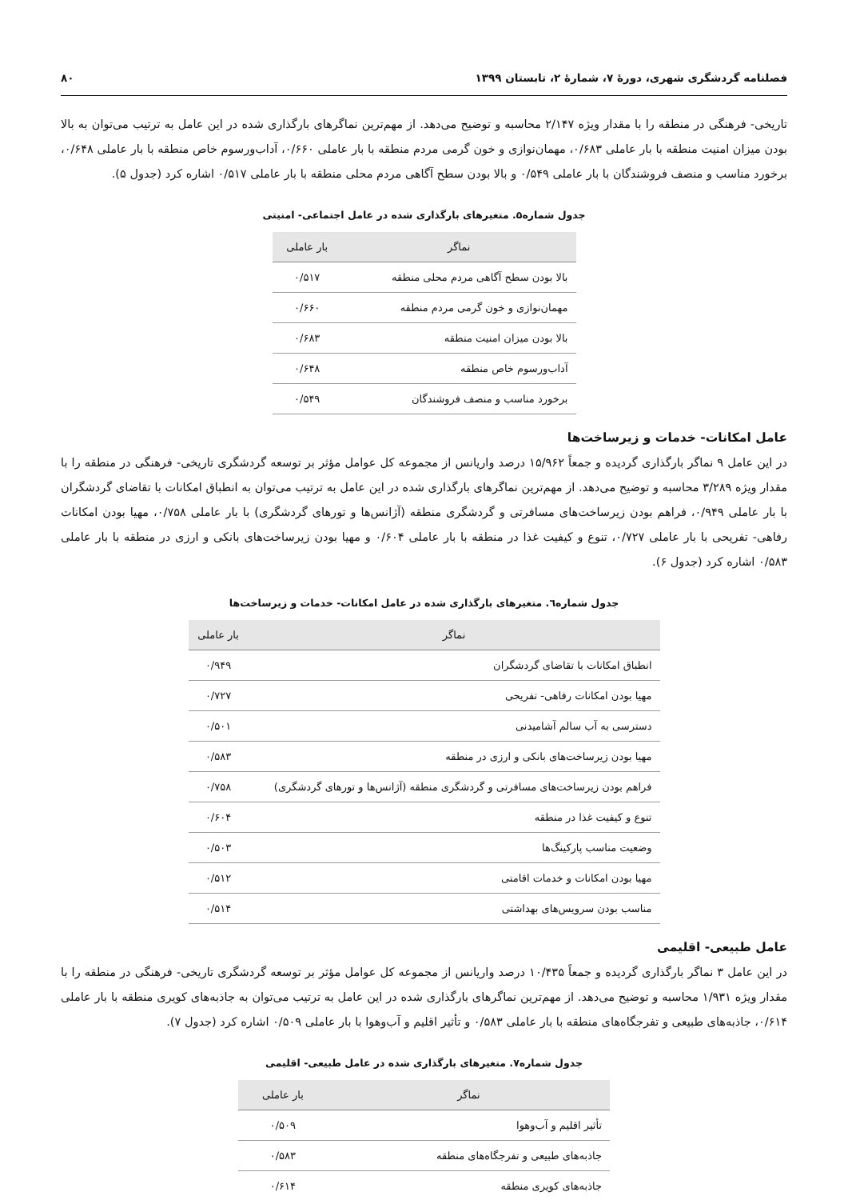فصلنامه گردشگری شهری، دورهٔ ۷، شمارهٔ ۲، تابستان ۱۳۹۹ ۸۰
تاریخی- فرهنگی در منطقه را با مقدار ویژه ۲/۱۴۷ محاسبه و توضیح می‌دهد. از مهم‌ترین نماگرهای بارگذاری شده در این عامل به ترتیب می‌توان به بالا بودن میزان امنیت منطقه با بار عاملی ۰/۶۸۳، مهمان‌نوازی و خون گرمی مردم منطقه با بار عاملی ۰/۶۶۰، آداب‌ورسوم خاص منطقه با بار عاملی ۰/۶۴۸، برخورد مناسب و منصف فروشندگان با بار عاملی ۰/۵۴۹ و بالا بودن سطح آگاهی مردم محلی منطقه با بار عاملی ۰/۵۱۷ اشاره کرد (جدول ۵).
جدول شماره۵. متغیرهای بارگذاری شده در عامل اجتماعی- امنیتی
| نماگر | بار عاملی |
| --- | --- |
| بالا بودن سطح آگاهی مردم محلی منطقه | ۰/۵۱۷ |
| مهمان‌نوازی و خون گرمی مردم منطقه | ۰/۶۶۰ |
| بالا بودن میزان امنیت منطقه | ۰/۶۸۳ |
| آداب‌ورسوم خاص منطقه | ۰/۶۴۸ |
| برخورد مناسب و منصف فروشندگان | ۰/۵۴۹ |
عامل امکانات- خدمات و زیرساخت‌ها
در این عامل ۹ نماگر بارگذاری گردیده و جمعاً ۱۵/۹۶۲ درصد واریانس از مجموعه کل عوامل مؤثر بر توسعه گردشگری تاریخی- فرهنگی در منطقه را با مقدار ویژه ۳/۲۸۹ محاسبه و توضیح می‌دهد. از مهم‌ترین نماگرهای بارگذاری شده در این عامل به ترتیب می‌توان به انطباق امکانات با تقاضای گردشگران با بار عاملی ۰/۹۴۹، فراهم بودن زیرساخت‌های مسافرتی و گردشگری منطقه (آژانس‌ها و تورهای گردشگری) با بار عاملی ۰/۷۵۸، مهیا بودن امکانات رفاهی- تفریحی با بار عاملی ۰/۷۲۷، تنوع و کیفیت غذا در منطقه با بار عاملی ۰/۶۰۴ و مهیا بودن زیرساخت‌های بانکی و ارزی در منطقه با بار عاملی ۰/۵۸۳ اشاره کرد (جدول ۶).
جدول شماره٦. متغیرهای بارگذاری شده در عامل امکانات- خدمات و زیرساخت‌ها
| نماگر | بار عاملی |
| --- | --- |
| انطباق امکانات با تقاضای گردشگران | ۰/۹۴۹ |
| مهیا بودن امکانات رفاهی- تفریحی | ۰/۷۲۷ |
| دسترسی به آب سالم آشامیدنی | ۰/۵۰۱ |
| مهیا بودن زیرساخت‌های بانکی و ارزی در منطقه | ۰/۵۸۳ |
| فراهم بودن زیرساخت‌های مسافرتی و گردشگری منطقه (آژانس‌ها و تورهای گردشگری) | ۰/۷۵۸ |
| تنوع و کیفیت غذا در منطقه | ۰/۶۰۴ |
| وضعیت مناسب پارکینگ‌ها | ۰/۵۰۳ |
| مهیا بودن امکانات و خدمات اقامتی | ۰/۵۱۲ |
| مناسب بودن سرویس‌های بهداشتی | ۰/۵۱۴ |
عامل طبیعی- اقلیمی
در این عامل ۳ نماگر بارگذاری گردیده و جمعاً ۱۰/۴۳۵ درصد واریانس از مجموعه کل عوامل مؤثر بر توسعه گردشگری تاریخی- فرهنگی در منطقه را با مقدار ویژه ۱/۹۳۱ محاسبه و توضیح می‌دهد. از مهم‌ترین نماگرهای بارگذاری شده در این عامل به ترتیب می‌توان به جاذبه‌های کویری منطقه با بار عاملی ۰/۶۱۴، جاذبه‌های طبیعی و تفرجگاه‌های منطقه با بار عاملی ۰/۵۸۳ و تأثیر اقلیم و آب‌وهوا با بار عاملی ۰/۵۰۹ اشاره کرد (جدول ۷).
جدول شماره۷. متغیرهای بارگذاری شده در عامل طبیعی- اقلیمی
| نماگر | بار عاملی |
| --- | --- |
| تأثیر اقلیم و آب‌وهوا | ۰/۵۰۹ |
| جاذبه‌های طبیعی و تفرجگاه‌های منطقه | ۰/۵۸۳ |
| جاذبه‌های کویری منطقه | ۰/۶۱۴ |